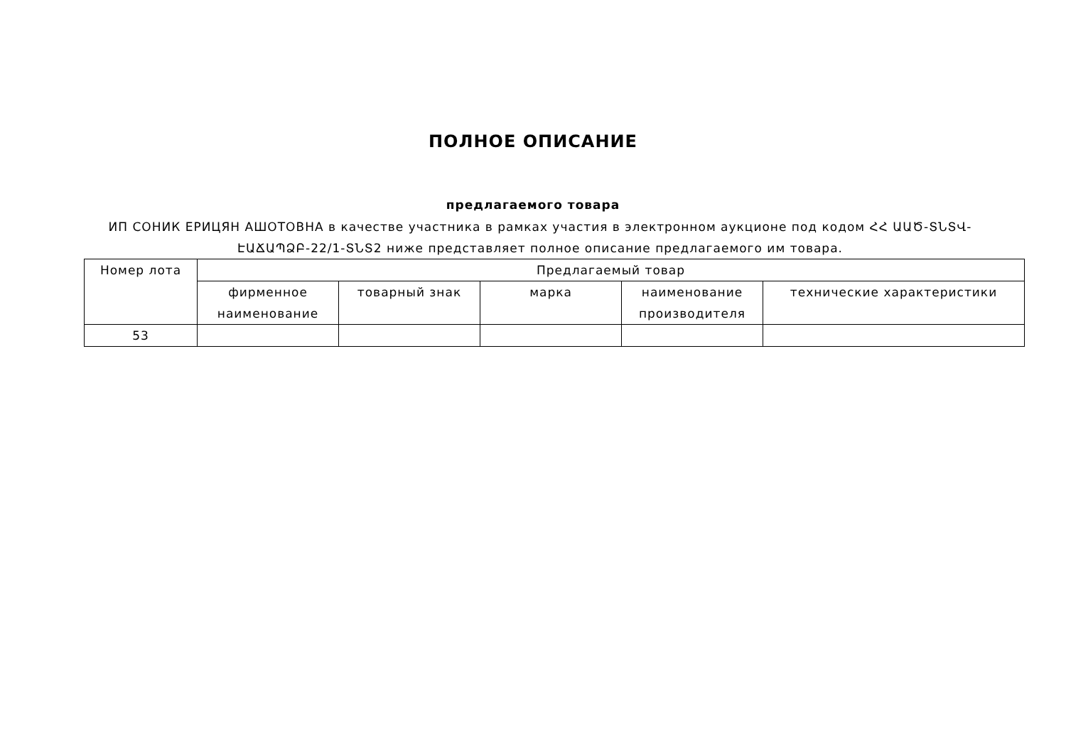ПОЛНОЕ ОПИСАНИЕ
предлагаемого товара
ИП СОНИК ЕРИЦЯН АШОТОВНА в качестве участника в рамках участия в электронном аукционе под кодом ՀՀ ԱԱԾ-ՏՆՏՎ-ԷԱՃԱՊՁԲ-22/1-ՏՆՏ2 ниже представляет полное описание предлагаемого им товара.
| Номер лота | Предлагаемый товар | | | | |
| --- | --- | --- | --- | --- | --- |
| | фирменное наименование | товарный знак | марка | наименование производителя | технические характеристики |
| 53 | | | | | |